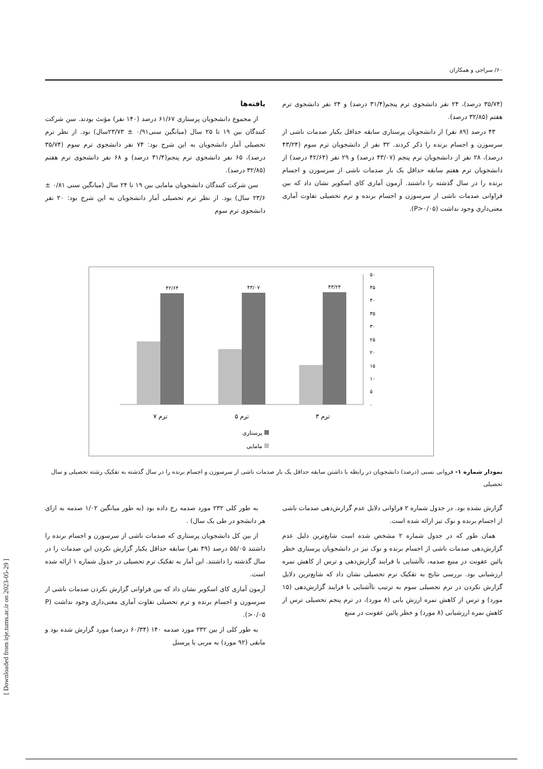۶۰/ سراجی و همکاران
یافته‌ها
از مجموع دانشجویان پرستاری ۶۱/۶۷ درصد (۱۴۰ نفر) مؤنث بودند. سن شرکت کنندگان بین ۱۹ تا ۲۵ سال (میانگین سنی۰/۹۱ ± ۲۳/۷۳سال) بود. از نظر ترم تحصیلی آمار دانشجویان به این شرح بود: ۷۴ نفر دانشجوی ترم سوم (۳۵/۷۴ درصد)، ۶۵ نفر دانشجوی ترم پنجم(۳۱/۴ درصد) و ۶۸ نفر دانشجوی ترم هفتم (۳۲/۸۵ درصد).
سن شرکت کنندگان دانشجویان مامایی بین ۱۹ تا ۲۴ سال (میانگین سنی ۰/۸۱ ± ۲۳/۶ سال) بود. از نظر ترم تحصیلی آمار دانشجویان به این شرح بود: ۲۰ نفر دانشجوی ترم سوم
(۳۵/۷۴ درصد)، ۲۴ نفر دانشجوی ترم پنجم(۳۱/۴ درصد) و ۲۴ نفر دانشجوی ترم هفتم (۳۲/۸۵ درصد).
۴۳ درصد (۸۹ نفر) از دانشجویان پرستاری سابقه حداقل یکبار صدمات ناشی از سرسوزن و اجسام برنده را ذکر کردند. ۳۲ نفر از دانشجویان ترم سوم (۴۳/۲۴ درصد)، ۲۸ نفر از دانشجویان ترم پنجم (۴۳/۰۷ درصد) و ۲۹ نفر (۴۲/۶۴ درصد) از دانشجویان ترم هفتم سابقه حداقل یک بار صدمات ناشی از سرسوزن و اجسام برنده را در سال گذشته را داشتند. آزمون آماری کای اسکویر نشان داد که بین فراوانی صدمات ناشی از سرسوزن و اجسام برنده و ترم تحصیلی تفاوت آماری معنی‌داری وجود نداشت (P>۰/۰۵).
۰
۵
۱۰
۱۵
۲۰
۲۵
۳۰
۳۵
۴۰
۴۵
۵۰
۴۳/۲۴
۴۳/۰۷
۴۲/۶۴
ترم ۳
ترم ۵
ترم ۷
پرستاری
مامایی
نمودار شماره ۱- فروانی نسبی (درصد) دانشجویان در رابطه با داشتن سابقه حداقل یک بار صدمات ناشی از سرسوزن و اجسام برنده را در سال گذشته به تفکیک رشته تحصیلی و سال تحصیلی
به طور کلی ۲۳۲ مورد صدمه رخ داده بود (به طور میانگین ۱/۰۲ صدمه به ازای هر دانشجو در طی یک سال) .
از بین کل دانشجویان پرستاری که صدمات ناشی از سرسوزن و اجسام برنده را داشتند ۵۵/۰۵ درصد (۴۹ نفر) سابقه حداقل یکبار گزارش نکردن این صدمات را در سال گذشته را داشتند. این آمار به تفکیک ترم تحصیلی در جدول شماره ۱ ارائه شده است.
آزمون آماری کای اسکویر نشان داد که بین فراوانی گزارش نکردن صدمات ناشی از سرسوزن و اجسام برنده و ترم تحصیلی تفاوت آماری معنی‌داری وجود نداشت (P >۰/۰۵).
به طور کلی از بین ۲۳۲ مورد صدمه ۱۴۰ (۶۰/۳۴ درصد) مورد گزارش شده بود و مابقی (۹۲ مورد) به مربی یا پرسنل
گزارش نشده بود. در جدول شماره ۲ فراوانی دلایل عدم گزارش‌دهی صدمات ناشی از اجسام برنده و نوک تیز ارائه شده است.
همان طور که در جدول شماره ۲ مشخص شده است شایع‌ترین دلیل عدم گزارش‌دهی صدمات ناشی از اجسام برنده و نوک تیز در دانشجویان پرستاری خطر پائین عفونت در منبع صدمه، ناآشنایی با فرایند گزارش‌دهی و ترس از کاهش نمره ارزشیابی بود. بررسی نتایج به تفکیک ترم تحصیلی نشان داد که شایع‌ترین دلایل گزارش نکردن در ترم تحصیلی سوم به ترتیب ناآشنایی با فرایند گزارش‌دهی (۱۵ مورد) و ترس از کاهش نمره ارزش یابی (۸ مورد)، در ترم پنجم تحصیلی ترس از کاهش نمره ارزشیابی (۸ مورد) و خطر پائین عفونت در منبع
[ Downloaded from irje.tums.ac.ir on 2023-05-29 ]